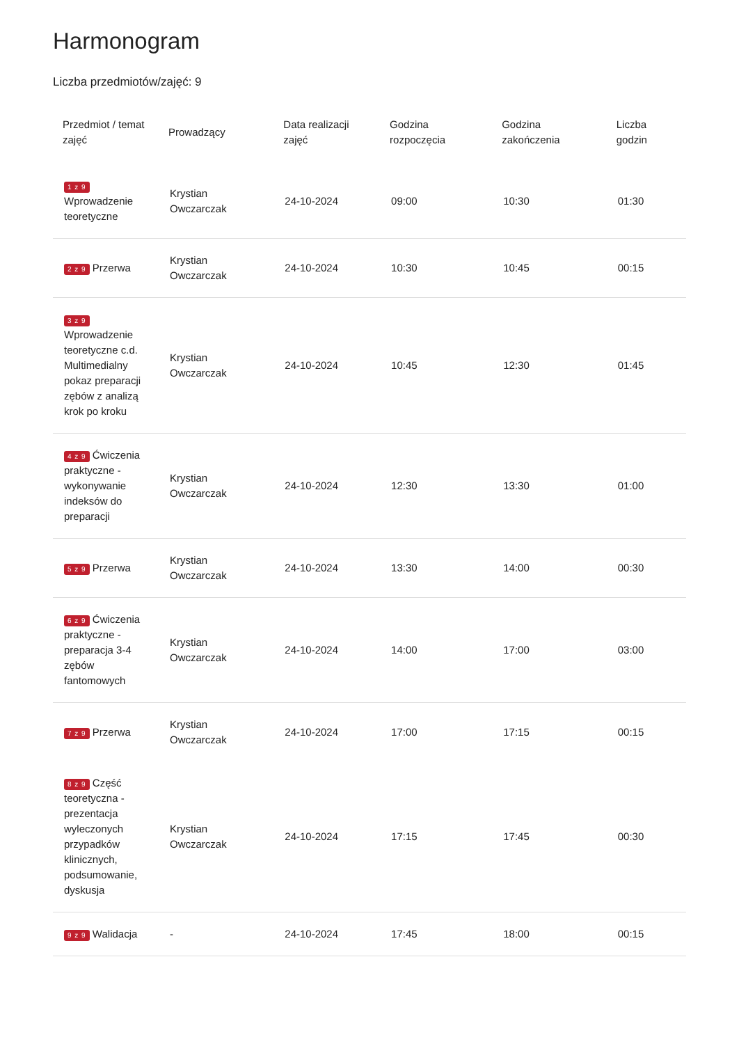Harmonogram
Liczba przedmiotów/zajęć: 9
| Przedmiot / temat zajęć | Prowadzący | Data realizacji zajęć | Godzina rozpoczęcia | Godzina zakończenia | Liczba godzin |
| --- | --- | --- | --- | --- | --- |
| 1 z 9 Wprowadzenie teoretyczne | Krystian Owczarczak | 24-10-2024 | 09:00 | 10:30 | 01:30 |
| 2 z 9 Przerwa | Krystian Owczarczak | 24-10-2024 | 10:30 | 10:45 | 00:15 |
| 3 z 9 Wprowadzenie teoretyczne c.d. Multimedialny pokaz preparacji zębów z analizą krok po kroku | Krystian Owczarczak | 24-10-2024 | 10:45 | 12:30 | 01:45 |
| 4 z 9 Ćwiczenia praktyczne - wykonywanie indeksów do preparacji | Krystian Owczarczak | 24-10-2024 | 12:30 | 13:30 | 01:00 |
| 5 z 9 Przerwa | Krystian Owczarczak | 24-10-2024 | 13:30 | 14:00 | 00:30 |
| 6 z 9 Ćwiczenia praktyczne - preparacja 3-4 zębów fantomowych | Krystian Owczarczak | 24-10-2024 | 14:00 | 17:00 | 03:00 |
| 7 z 9 Przerwa | Krystian Owczarczak | 24-10-2024 | 17:00 | 17:15 | 00:15 |
| 8 z 9 Część teoretyczna - prezentacja wyleczonych przypadków klinicznych, podsumowanie, dyskusja | Krystian Owczarczak | 24-10-2024 | 17:15 | 17:45 | 00:30 |
| 9 z 9 Walidacja | - | 24-10-2024 | 17:45 | 18:00 | 00:15 |